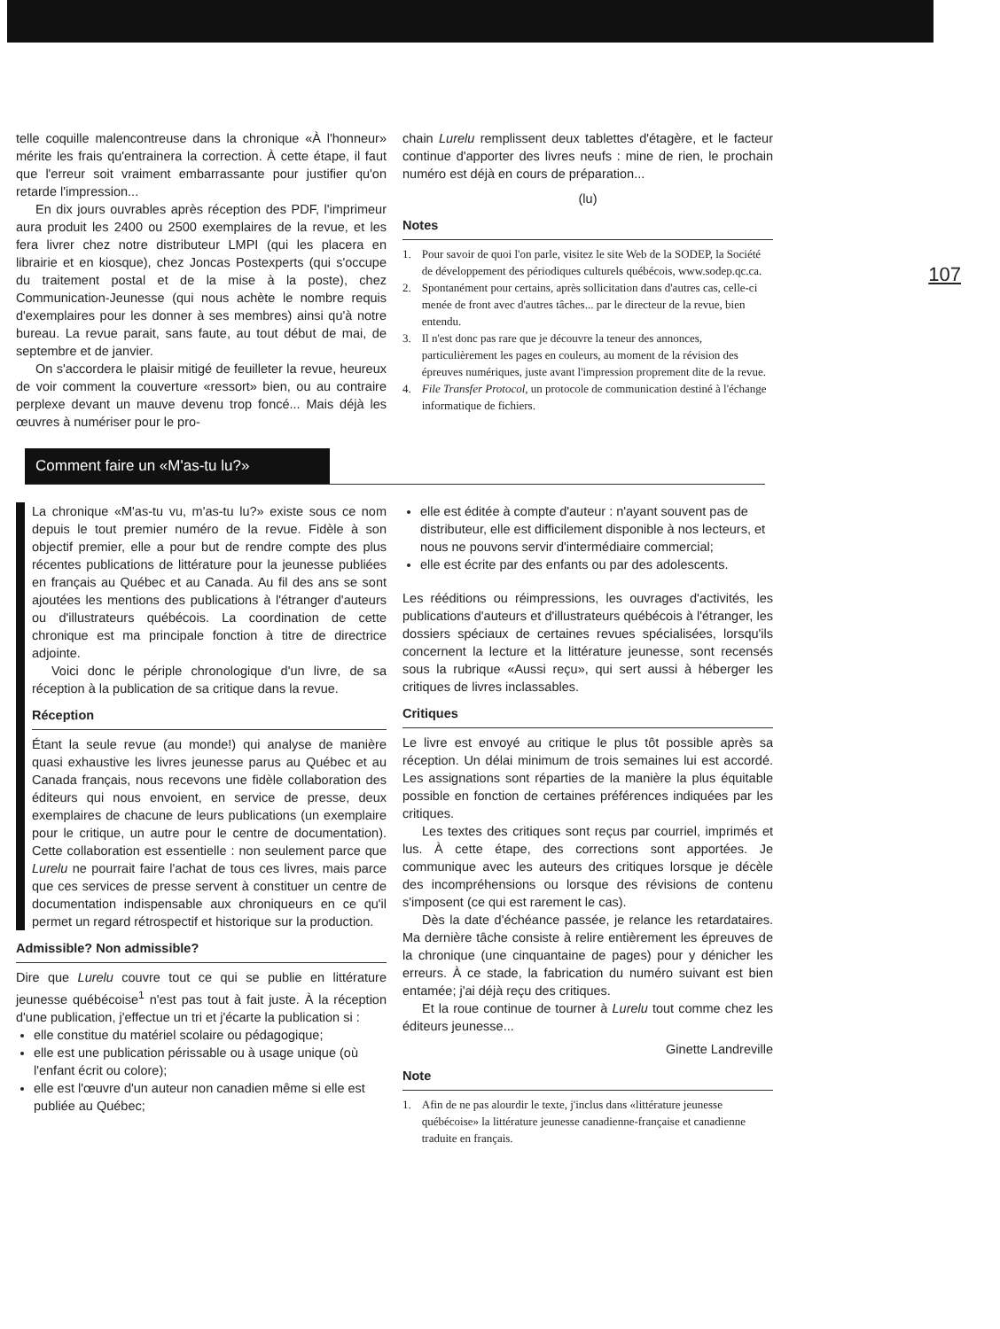107
telle coquille malencontreuse dans la chronique «À l'honneur» mérite les frais qu'entrainera la correction. À cette étape, il faut que l'erreur soit vraiment embarrassante pour justifier qu'on retarde l'impression...
En dix jours ouvrables après réception des PDF, l'imprimeur aura produit les 2400 ou 2500 exemplaires de la revue, et les fera livrer chez notre distributeur LMPI (qui les placera en librairie et en kiosque), chez Joncas Postexperts (qui s'occupe du traitement postal et de la mise à la poste), chez Communication-Jeunesse (qui nous achète le nombre requis d'exemplaires pour les donner à ses membres) ainsi qu'à notre bureau. La revue parait, sans faute, au tout début de mai, de septembre et de janvier.
On s'accordera le plaisir mitigé de feuilleter la revue, heureux de voir comment la couverture «ressort» bien, ou au contraire perplexe devant un mauve devenu trop foncé... Mais déjà les œuvres à numériser pour le pro-
chain Lurelu remplissent deux tablettes d'étagère, et le facteur continue d'apporter des livres neufs : mine de rien, le prochain numéro est déjà en cours de préparation...
(lu)
Notes
1. Pour savoir de quoi l'on parle, visitez le site Web de la SODEP, la Société de développement des périodiques culturels québécois, www.sodep.qc.ca.
2. Spontanément pour certains, après sollicitation dans d'autres cas, celle-ci menée de front avec d'autres tâches... par le directeur de la revue, bien entendu.
3. Il n'est donc pas rare que je découvre la teneur des annonces, particulièrement les pages en couleurs, au moment de la révision des épreuves numériques, juste avant l'impression proprement dite de la revue.
4. File Transfer Protocol, un protocole de communication destiné à l'échange informatique de fichiers.
Comment faire un «M'as-tu lu?»
La chronique «M'as-tu vu, m'as-tu lu?» existe sous ce nom depuis le tout premier numéro de la revue. Fidèle à son objectif premier, elle a pour but de rendre compte des plus récentes publications de littérature pour la jeunesse publiées en français au Québec et au Canada. Au fil des ans se sont ajoutées les mentions des publications à l'étranger d'auteurs ou d'illustrateurs québécois. La coordination de cette chronique est ma principale fonction à titre de directrice adjointe.
Voici donc le périple chronologique d'un livre, de sa réception à la publication de sa critique dans la revue.
Réception
Étant la seule revue (au monde!) qui analyse de manière quasi exhaustive les livres jeunesse parus au Québec et au Canada français, nous recevons une fidèle collaboration des éditeurs qui nous envoient, en service de presse, deux exemplaires de chacune de leurs publications (un exemplaire pour le critique, un autre pour le centre de documentation). Cette collaboration est essentielle : non seulement parce que Lurelu ne pourrait faire l'achat de tous ces livres, mais parce que ces services de presse servent à constituer un centre de documentation indispensable aux chroniqueurs en ce qu'il permet un regard rétrospectif et historique sur la production.
Admissible? Non admissible?
Dire que Lurelu couvre tout ce qui se publie en littérature jeunesse québécoise<sup>1</sup> n'est pas tout à fait juste. À la réception d'une publication, j'effectue un tri et j'écarte la publication si :
elle constitue du matériel scolaire ou pédagogique;
elle est une publication périssable ou à usage unique (où l'enfant écrit ou colore);
elle est l'œuvre d'un auteur non canadien même si elle est publiée au Québec;
elle est éditée à compte d'auteur : n'ayant souvent pas de distributeur, elle est difficilement disponible à nos lecteurs, et nous ne pouvons servir d'intermédiaire commercial;
elle est écrite par des enfants ou par des adolescents.
Les rééditions ou réimpressions, les ouvrages d'activités, les publications d'auteurs et d'illustrateurs québécois à l'étranger, les dossiers spéciaux de certaines revues spécialisées, lorsqu'ils concernent la lecture et la littérature jeunesse, sont recensés sous la rubrique «Aussi reçu», qui sert aussi à héberger les critiques de livres inclassables.
Critiques
Le livre est envoyé au critique le plus tôt possible après sa réception. Un délai minimum de trois semaines lui est accordé. Les assignations sont réparties de la manière la plus équitable possible en fonction de certaines préférences indiquées par les critiques.
Les textes des critiques sont reçus par courriel, imprimés et lus. À cette étape, des corrections sont apportées. Je communique avec les auteurs des critiques lorsque je décèle des incompréhensions ou lorsque des révisions de contenu s'imposent (ce qui est rarement le cas).
Dès la date d'échéance passée, je relance les retardataires. Ma dernière tâche consiste à relire entièrement les épreuves de la chronique (une cinquantaine de pages) pour y dénicher les erreurs. À ce stade, la fabrication du numéro suivant est bien entamée; j'ai déjà reçu des critiques.
Et la roue continue de tourner à Lurelu tout comme chez les éditeurs jeunesse...
Ginette Landreville
Note
1. Afin de ne pas alourdir le texte, j'inclus dans «littérature jeunesse québécoise» la littérature jeunesse canadienne-française et canadienne traduite en français.